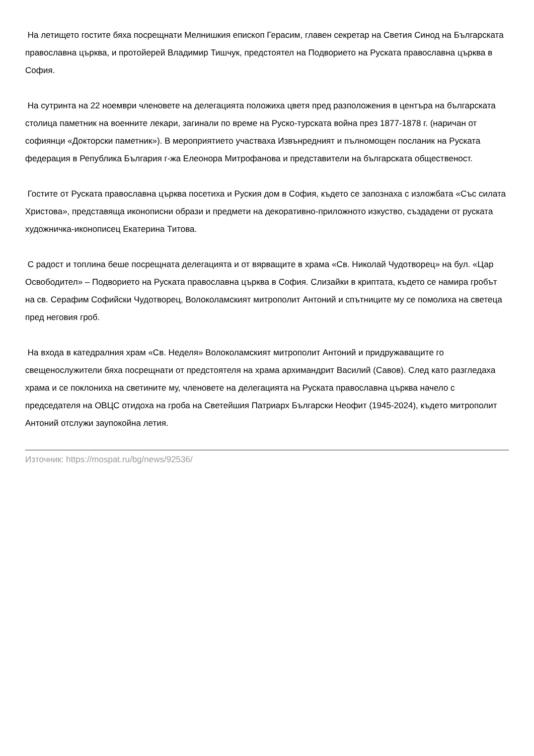На летището гостите бяха посрещнати Мелнишкия епископ Герасим, главен секретар на Светия Синод на Българската православна църква, и протойерей Владимир Тишчук, предстоятел на Подворието на Руската православна църква в София.
На сутринта на 22 ноември членовете на делегацията положиха цветя пред разположения в центъра на българската столица паметник на военните лекари, загинали по време на Руско-турската война през 1877-1878 г. (наричан от софиянци «Докторски паметник»). В мероприятието участваха Извънредният и пълномощен посланик на Руската федерация в Република България г-жа Елеонора Митрофанова и представители на българската общественост.
Гостите от Руската православна църква посетиха и Руския дом в София, където се запознаха с изложбата «Със силата Христова», представяща иконописни образи и предмети на декоративно-приложното изкуство, създадени от руската художничка-иконописец Екатерина Титова.
С радост и топлина беше посрещната делегацията и от вярващите в храма «Св. Николай Чудотворец» на бул. «Цар Освободител» – Подворието на Руската православна църква в София. Слизайки в криптата, където се намира гробът на св. Серафим Софийски Чудотворец, Волоколамският митрополит Антоний и спътниците му се помолиха на светеца пред неговия гроб.
На входа в катедралния храм «Св. Неделя» Волоколамският митрополит Антоний и придружаващите го свещенослужители бяха посрещнати от предстоятеля на храма архимандрит Василий (Савов). След като разгледаха храма и се поклониха на светините му, членовете на делегацията на Руската православна църква начело с председателя на ОВЦС отидоха на гроба на Светейшия Патриарх Български Неофит (1945-2024), където митрополит Антоний отслужи заупокойна летия.
Източник: https://mospat.ru/bg/news/92536/